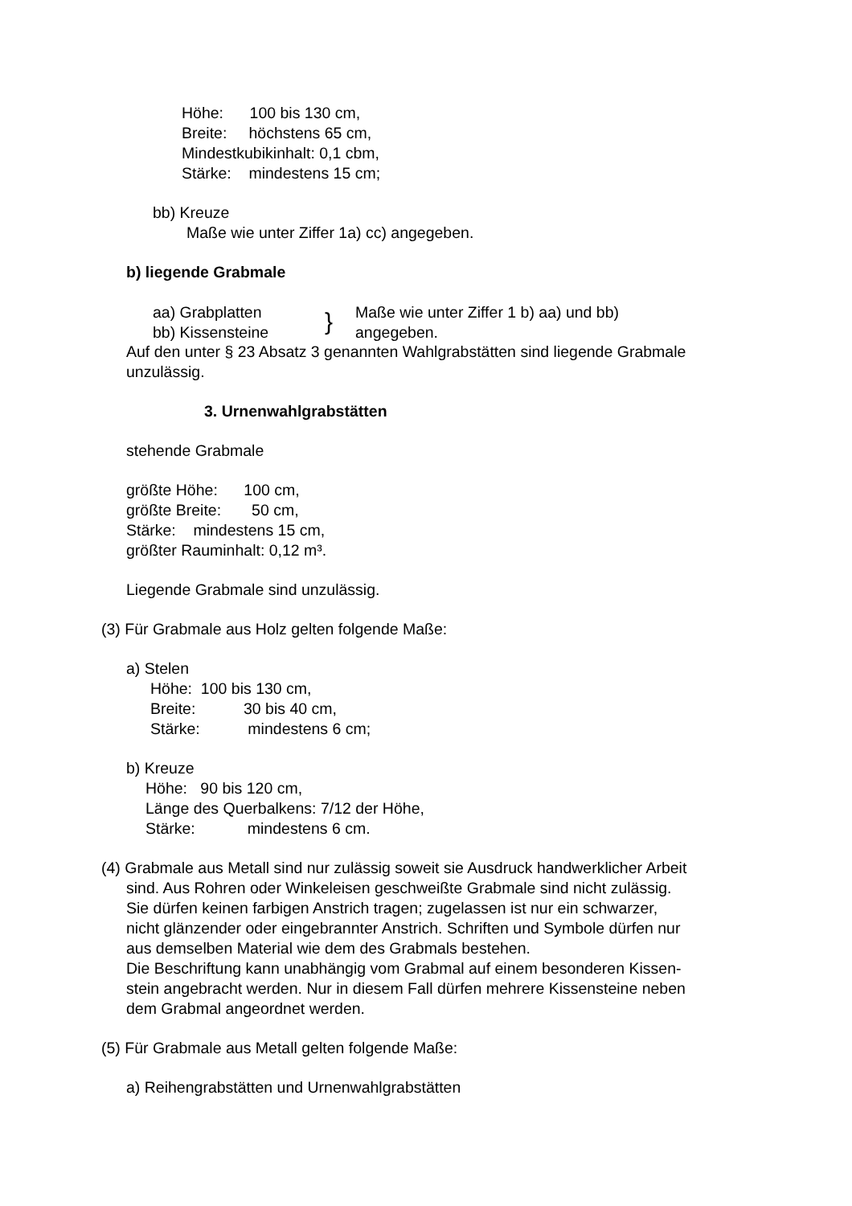Höhe: 100 bis 130 cm,
Breite: höchstens 65 cm,
Mindestkubikinhalt: 0,1 cbm,
Stärke: mindestens 15 cm;
bb) Kreuze
Maße wie unter Ziffer 1a) cc) angegeben.
b) liegende Grabmale
aa) Grabplatten
Maße wie unter Ziffer 1 b) aa) und bb)
bb) Kissensteine
angegeben.
}
Auf den unter § 23 Absatz 3 genannten Wahlgrabstätten sind liegende Grabmale
unzulässig.
3. Urnenwahlgrabstätten
stehende Grabmale
größte Höhe: 100 cm,
größte Breite: 50 cm,
Stärke: mindestens 15 cm,
größter Rauminhalt: 0,12 m³.
Liegende Grabmale sind unzulässig.
(3) Für Grabmale aus Holz gelten folgende Maße:
a) Stelen
Höhe: 100 bis 130 cm,
Breite: 30 bis 40 cm,
Stärke: mindestens 6 cm;
b) Kreuze
Höhe: 90 bis 120 cm,
Länge des Querbalkens: 7/12 der Höhe,
Stärke: mindestens 6 cm.
(4) Grabmale aus Metall sind nur zulässig soweit sie Ausdruck handwerklicher Arbeit
sind. Aus Rohren oder Winkeleisen geschweißte Grabmale sind nicht zulässig.
Sie dürfen keinen farbigen Anstrich tragen; zugelassen ist nur ein schwarzer,
nicht glänzender oder eingebrannter Anstrich. Schriften und Symbole dürfen nur
aus demselben Material wie dem des Grabmals bestehen.
Die Beschriftung kann unabhängig vom Grabmal auf einem besonderen Kissen-
stein angebracht werden. Nur in diesem Fall dürfen mehrere Kissensteine neben
dem Grabmal angeordnet werden.
(5) Für Grabmale aus Metall gelten folgende Maße:
a) Reihengrabstätten und Urnenwahlgrabstätten